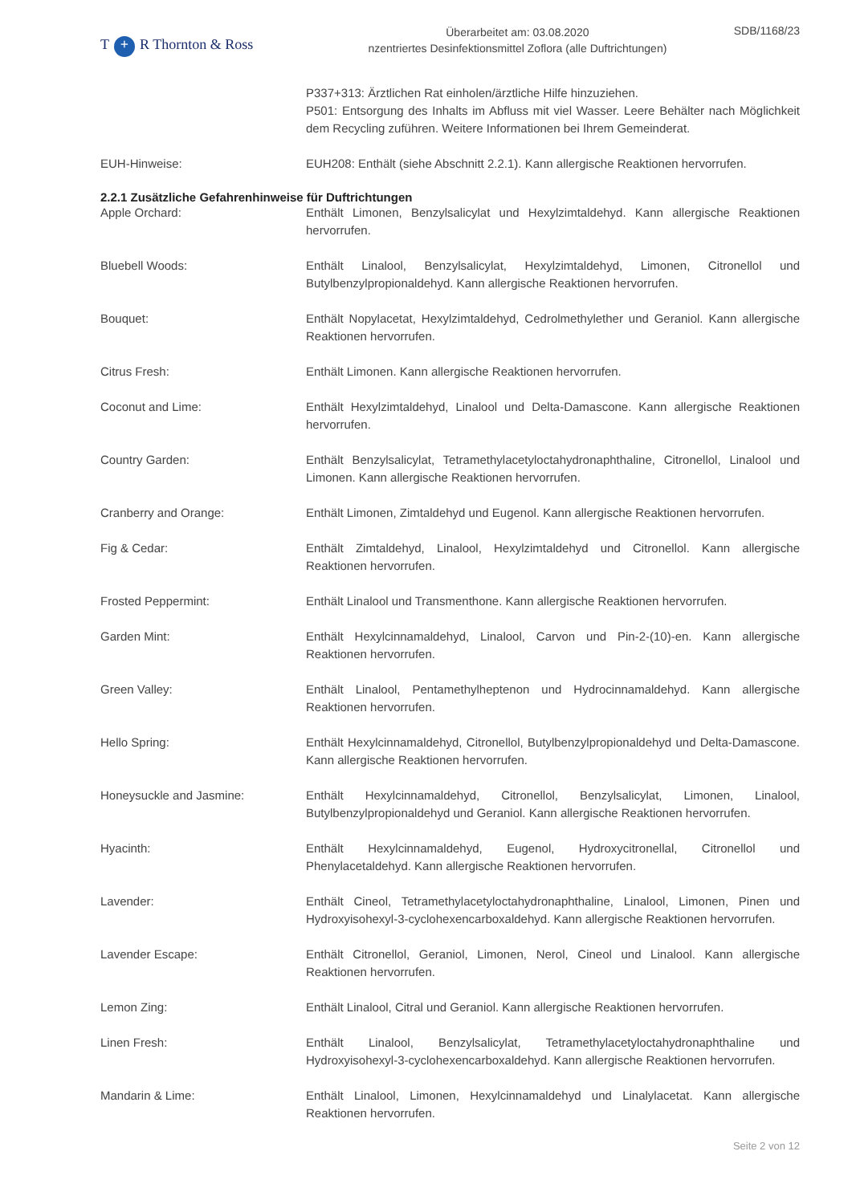T + R Thornton & Ross
Überarbeitet am: 03.08.2020
nzentriertes Desinfektionsmittel Zoflora (alle Duftrichtungen)
SDB/1168/23
P337+313: Ärztlichen Rat einholen/ärztliche Hilfe hinzuziehen.
P501: Entsorgung des Inhalts im Abfluss mit viel Wasser. Leere Behälter nach Möglichkeit dem Recycling zuführen. Weitere Informationen bei Ihrem Gemeinderat.
EUH-Hinweise: EUH208: Enthält (siehe Abschnitt 2.2.1). Kann allergische Reaktionen hervorrufen.
2.2.1 Zusätzliche Gefahrenhinweise für Duftrichtungen
Apple Orchard: Enthält Limonen, Benzylsalicylat und Hexylzimtaldehyd. Kann allergische Reaktionen hervorrufen.
Bluebell Woods: Enthält Linalool, Benzylsalicylat, Hexylzimtaldehyd, Limonen, Citronellol und Butylbenzylpropionaldehyd. Kann allergische Reaktionen hervorrufen.
Bouquet: Enthält Nopylacetat, Hexylzimtaldehyd, Cedrolmethylether und Geraniol. Kann allergische Reaktionen hervorrufen.
Citrus Fresh: Enthält Limonen. Kann allergische Reaktionen hervorrufen.
Coconut and Lime: Enthält Hexylzimtaldehyd, Linalool und Delta-Damascone. Kann allergische Reaktionen hervorrufen.
Country Garden: Enthält Benzylsalicylat, Tetramethylacetyloctahydronaphthaline, Citronellol, Linalool und Limonen. Kann allergische Reaktionen hervorrufen.
Cranberry and Orange: Enthält Limonen, Zimtaldehyd und Eugenol. Kann allergische Reaktionen hervorrufen.
Fig & Cedar: Enthält Zimtaldehyd, Linalool, Hexylzimtaldehyd und Citronellol. Kann allergische Reaktionen hervorrufen.
Frosted Peppermint: Enthält Linalool und Transmenthone. Kann allergische Reaktionen hervorrufen.
Garden Mint: Enthält Hexylcinnamaldehyd, Linalool, Carvon und Pin-2-(10)-en. Kann allergische Reaktionen hervorrufen.
Green Valley: Enthält Linalool, Pentamethylheptenon und Hydrocinnamaldehyd. Kann allergische Reaktionen hervorrufen.
Hello Spring: Enthält Hexylcinnamaldehyd, Citronellol, Butylbenzylpropionaldehyd und Delta-Damascone. Kann allergische Reaktionen hervorrufen.
Honeysuckle and Jasmine: Enthält Hexylcinnamaldehyd, Citronellol, Benzylsalicylat, Limonen, Linalool, Butylbenzylpropionaldehyd und Geraniol. Kann allergische Reaktionen hervorrufen.
Hyacinth: Enthält Hexylcinnamaldehyd, Eugenol, Hydroxycitronellal, Citronellol und Phenylacetaldehyd. Kann allergische Reaktionen hervorrufen.
Lavender: Enthält Cineol, Tetramethylacetyloctahydronaphthaline, Linalool, Limonen, Pinen und Hydroxyisohexyl-3-cyclohexencarboxaldehyd. Kann allergische Reaktionen hervorrufen.
Lavender Escape: Enthält Citronellol, Geraniol, Limonen, Nerol, Cineol und Linalool. Kann allergische Reaktionen hervorrufen.
Lemon Zing: Enthält Linalool, Citral und Geraniol. Kann allergische Reaktionen hervorrufen.
Linen Fresh: Enthält Linalool, Benzylsalicylat, Tetramethylacetyloctahydronaphthaline und Hydroxyisohexyl-3-cyclohexencarboxaldehyd. Kann allergische Reaktionen hervorrufen.
Mandarin & Lime: Enthält Linalool, Limonen, Hexylcinnamaldehyd und Linalylacetat. Kann allergische Reaktionen hervorrufen.
Seite 2 von 12